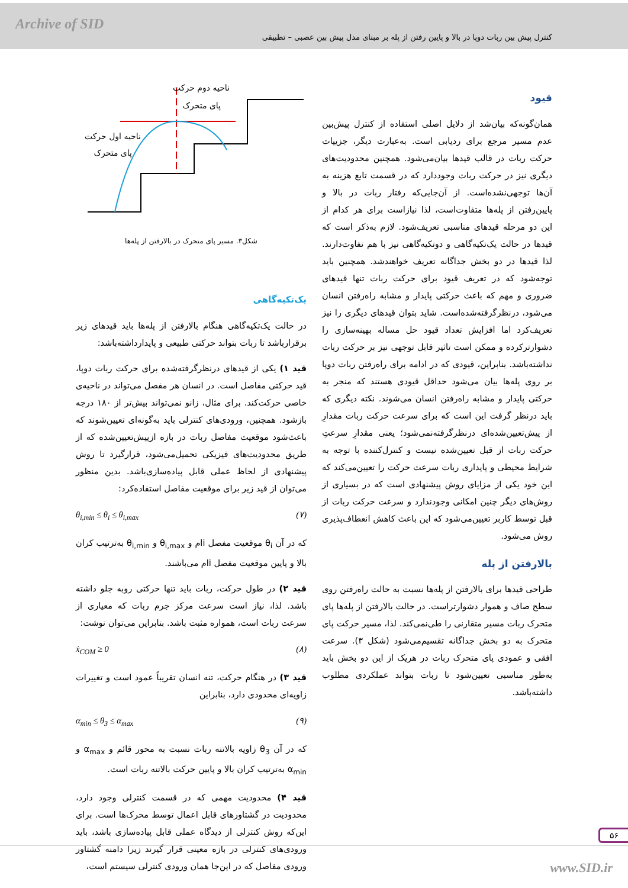Archive of SID
کنترل پیش بین ربات دوپا در بالا و پایین رفتن از پله بر مبنای مدل پیش بین عصبی – تطبیقی
قیود
همان‌گونه‌که بیان‌شد از دلایل اصلی استفاده از کنترل پیش‌بین عدم مسیر مرجع برای ردیابی است. به‌عبارت دیگر، جزییات حرکت ربات در قالب قیدها بیان‌می‌شود. همچنین محدودیت‌های دیگری نیز در حرکت ربات وجوددارد که در قسمت تابع هزینه به آن‌ها توجهی‌نشده‌است. از آن‌جایی‌که رفتار ربات در بالا و پایین‌رفتن از پله‌ها متفاوت‌است، لذا نیازاست برای هر کدام از این دو مرحله قیدهای مناسبی تعریف‌شود. لازم به‌ذکر است که قیدها در حالت یک‌تکیه‌گاهی و دوتکیه‌گاهی نیز با هم تفاوت‌دارند. لذا قیدها در دو بخش جداگانه تعریف خواهندشد. همچنین باید توجه‌شود که در تعریف قیود برای حرکت ربات تنها قیدهای ضروری و مهم که باعث حرکتی پایدار و مشابه راه‌رفتن انسان می‌شود، درنظرگرفته‌شده‌است. شاید بتوان قیدهای دیگری را نیز تعریف‌کرد اما افزایش تعداد قیود حل مساله بهینه‌سازی را دشوارترکرده و ممکن است تاثیر قابل توجهی نیز بر حرکت ربات نداشته‌باشد. بنابراین، قیودی که در ادامه برای راه‌رفتن ربات دوپا بر روی پله‌ها بیان می‌شود حداقل قیودی هستند که منجر به حرکتی پایدار و مشابه راه‌رفتن انسان می‌شوند. نکته دیگری که باید درنظر گرفت این است که برای سرعت حرکت ربات مقدارِ از پیش‌تعیین‌شده‌ای درنظرگرفته‌نمی‌شود؛ یعنی مقدارِ سرعتِ حرکت ربات از قبل تعیین‌شده نیست و کنترل‌کننده با توجه به شرایط محیطی و پایداری ربات سرعت حرکت را تعیین‌می‌کند که این خود یکی از مزایای روش پیشنهادی است که در بسیاری از روش‌های دیگر چنین امکانی وجودندارد و سرعت حرکت ربات از قبل توسط کاربر تعیین‌می‌شود که این باعث کاهش انعطاف‌پذیری روش می‌شود.
بالارفتن از پله
طراحی قیدها برای بالارفتن از پله‌ها نسبت به حالت راه‌رفتن روی سطح صاف و هموار دشوارتراست. در حالت بالارفتن از پله‌ها پای متحرک ربات مسیر متقارنی را طی‌نمی‌کند. لذا، مسیر حرکت پای متحرک به دو بخش جداگانه تقسیم‌می‌شود (شکل ۳). سرعت افقی و عمودی پای متحرک ربات در هریک از این دو بخش باید به‌طور مناسبی تعیین‌شود تا ربات بتواند عملکردی مطلوب داشته‌باشد.
ناحیه دوم حرکت
پای متحرک
ناحیه اول حرکت
پای متحرک
شکل۳. مسیر پای متحرک در بالارفتن از پله‌ها
یک‌تکیه‌گاهی
در حالت یک‌تکیه‌گاهی هنگام بالارفتن از پله‌ها باید قیدهای زیر برقرارباشد تا ربات بتواند حرکتی طبیعی و پایدارداشته‌باشد:
قید ۱) یکی از قیدهای درنظرگرفته‌شده برای حرکت ربات دوپا، قید حرکتی مفاصل است. در انسان هر مفصل می‌تواند در ناحیه‌ی خاصی حرکت‌کند. برای مثال، زانو نمی‌تواند بیش‌تر از ۱۸۰ درجه بازشود. همچنین، ورودی‌های کنترلی باید به‌گونه‌ای تعیین‌شوند که باعث‌شود موقعیت مفاصل ربات در بازه ازپیش‌تعیین‌شده که از طریق محدودیت‌های فیزیکی تحمیل‌می‌شود، قرارگیرد تا روش پیشنهادی از لحاظ عملی قابل پیاده‌سازی‌باشد. بدین منظور می‌توان از قید زیر برای موقعیت مفاصل استفاده‌کرد:
θ<sub>i,min</sub> ≤ θ<sub>i</sub> ≤ θ<sub>i,max</sub> (۷)
که در آن θ<sub>i</sub> موقعیت مفصل iام و θ<sub>i,max</sub> و θ<sub>i,min</sub> به‌ترتیب کران بالا و پایین موقعیت مفصل iام می‌باشند.
قید ۲) در طول حرکت، ربات باید تنها حرکتی روبه جلو داشته باشد. لذا، نیاز است سرعت مرکز جرم ربات که معیاری از سرعت ربات است، همواره مثبت باشد. بنابراین می‌توان نوشت:
ẋ<sub>COM</sub> ≥ 0 (۸)
قید ۳) در هنگام حرکت، تنه انسان تقریباً عمود است و تغییرات زاویه‌ای محدودی دارد، بنابراین
α<sub>min</sub> ≤ θ<sub>3</sub> ≤ α<sub>max</sub> (۹)
که در آن θ<sub>3</sub> زاویه بالاتنه ربات نسبت به محور قائم و α<sub>max</sub> و α<sub>min</sub> به‌ترتیب کران بالا و پایین حرکت بالاتنه ربات است.
قید ۴) محدودیت مهمی که در قسمت کنترلی وجود دارد، محدودیت در گشتاورهای قابل اعمال توسط محرک‌ها است. برای این‌که روش کنترلی از دیدگاه عملی قابل پیاده‌سازی باشد، باید ورودی‌های کنترلی در بازه معینی قرار گیرند زیرا دامنه گشتاور ورودی مفاصل که در این‌جا همان ورودی کنترلی سیستم است،
۵۶
www.SID.ir